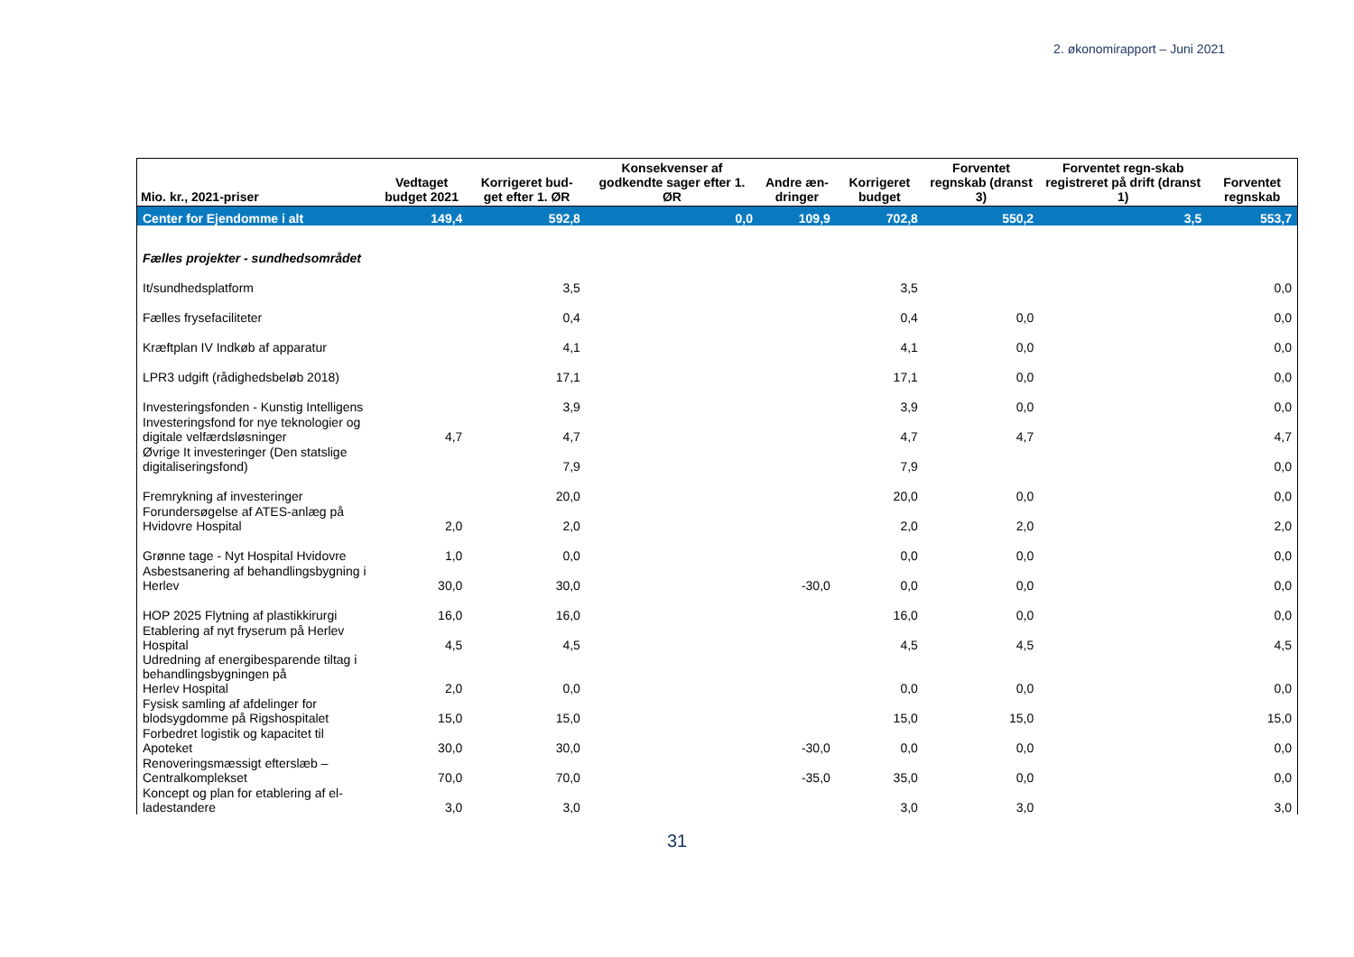2. økonomirapport – Juni 2021
| Mio. kr., 2021-priser | Vedtaget budget 2021 | Korrigeret bud-get efter 1. ØR | Konsekvenser af godkendte sager efter 1. ØR | Andre æn-dringer | Korrigeret budget | Forventet regnskab (dranst 3) | Forventet regn-skab registreret på drift (dranst 1) | Forventet regnskab |
| --- | --- | --- | --- | --- | --- | --- | --- | --- |
| Center for Ejendomme i alt | 149,4 | 592,8 | 0,0 | 109,9 | 702,8 | 550,2 | 3,5 | 553,7 |
| Fælles projekter - sundhedsområdet | | | | | | | | |
| It/sundhedsplatform | | 3,5 | | | 3,5 | | | 0,0 |
| Fælles frysefaciliteter | | 0,4 | | | 0,4 | 0,0 | | 0,0 |
| Kræftplan IV Indkøb af apparatur | | 4,1 | | | 4,1 | 0,0 | | 0,0 |
| LPR3 udgift (rådighedsbeløb 2018) | | 17,1 | | | 17,1 | 0,0 | | 0,0 |
| Investeringsfonden - Kunstig Intelligens | | 3,9 | | | 3,9 | 0,0 | | 0,0 |
| Investeringsfond for nye teknologier og digitale velfærdsløsninger | 4,7 | 4,7 | | | 4,7 | 4,7 | | 4,7 |
| Øvrige It investeringer (Den statslige digitaliseringsfond) | | 7,9 | | | 7,9 | | | 0,0 |
| Fremrykning af investeringer | | 20,0 | | | 20,0 | 0,0 | | 0,0 |
| Forundersøgelse af ATES-anlæg på Hvidovre Hospital | 2,0 | 2,0 | | | 2,0 | 2,0 | | 2,0 |
| Grønne tage - Nyt Hospital Hvidovre | 1,0 | 0,0 | | | 0,0 | 0,0 | | 0,0 |
| Asbestsanering af behandlingsbygning i Herlev | 30,0 | 30,0 | | -30,0 | 0,0 | 0,0 | | 0,0 |
| HOP 2025 Flytning af plastikkirurgi | 16,0 | 16,0 | | | 16,0 | 0,0 | | 0,0 |
| Etablering af nyt fryserum på Herlev Hospital | 4,5 | 4,5 | | | 4,5 | 4,5 | | 4,5 |
| Udredning af energibesparende tiltag i behandlingsbygningen på Herlev Hospital | 2,0 | 0,0 | | | 0,0 | 0,0 | | 0,0 |
| Fysisk samling af afdelinger for blodsygdomme på Rigshospitalet | 15,0 | 15,0 | | | 15,0 | 15,0 | | 15,0 |
| Forbedret logistik og kapacitet til Apoteket | 30,0 | 30,0 | | -30,0 | 0,0 | 0,0 | | 0,0 |
| Renoveringsmæssigt efterslæb – Centralkomplekset | 70,0 | 70,0 | | -35,0 | 35,0 | 0,0 | | 0,0 |
| Koncept og plan for etablering af el-ladestandere | 3,0 | 3,0 | | | 3,0 | 3,0 | | 3,0 |
31